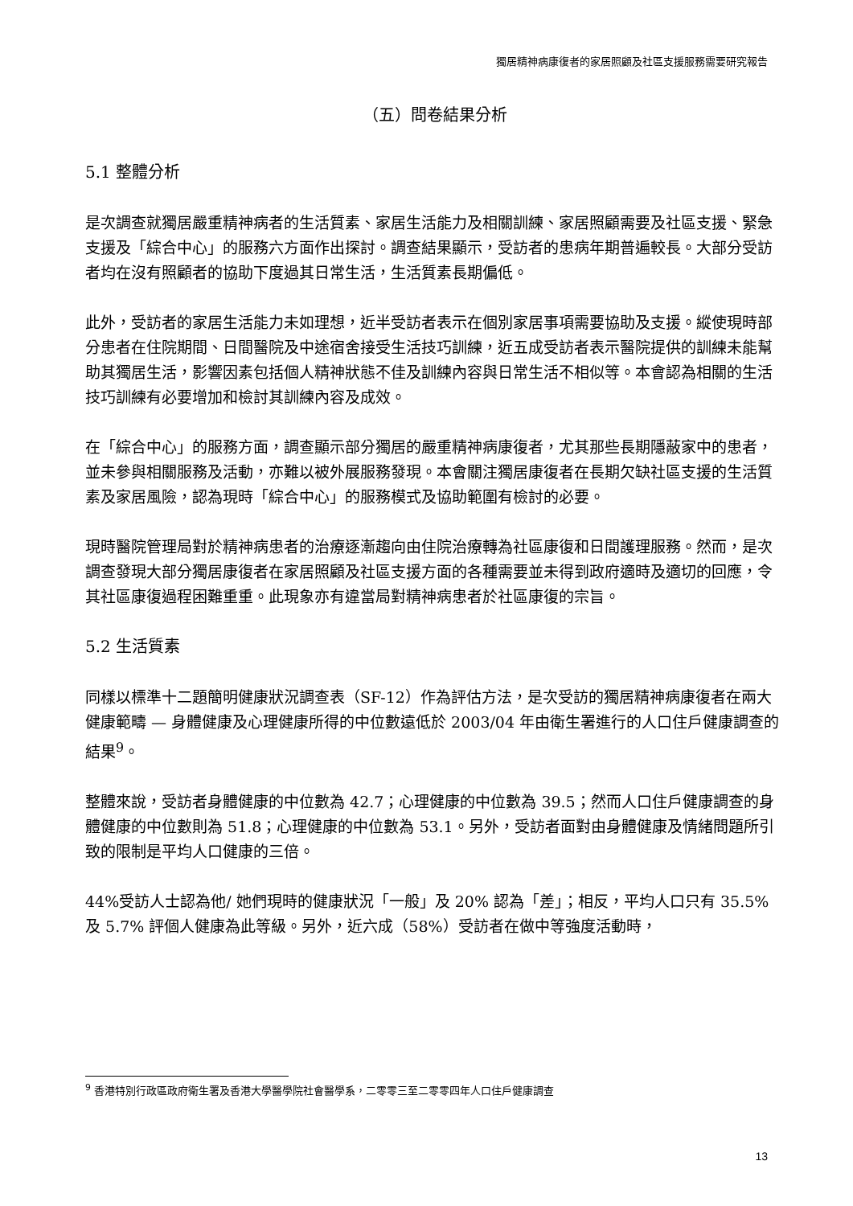獨居精神病康復者的家居照顧及社區支援服務需要研究報告
（五）問卷結果分析
5.1 整體分析
是次調查就獨居嚴重精神病者的生活質素、家居生活能力及相關訓練、家居照顧需要及社區支援、緊急支援及「綜合中心」的服務六方面作出探討。調查結果顯示，受訪者的患病年期普遍較長。大部分受訪者均在沒有照顧者的協助下度過其日常生活，生活質素長期偏低。
此外，受訪者的家居生活能力未如理想，近半受訪者表示在個別家居事項需要協助及支援。縱使現時部分患者在住院期間、日間醫院及中途宿舍接受生活技巧訓練，近五成受訪者表示醫院提供的訓練未能幫助其獨居生活，影響因素包括個人精神狀態不佳及訓練內容與日常生活不相似等。本會認為相關的生活技巧訓練有必要增加和檢討其訓練內容及成效。
在「綜合中心」的服務方面，調查顯示部分獨居的嚴重精神病康復者，尤其那些長期隱蔽家中的患者，並未參與相關服務及活動，亦難以被外展服務發現。本會關注獨居康復者在長期欠缺社區支援的生活質素及家居風險，認為現時「綜合中心」的服務模式及協助範圍有檢討的必要。
現時醫院管理局對於精神病患者的治療逐漸趨向由住院治療轉為社區康復和日間護理服務。然而，是次調查發現大部分獨居康復者在家居照顧及社區支援方面的各種需要並未得到政府適時及適切的回應，令其社區康復過程困難重重。此現象亦有違當局對精神病患者於社區康復的宗旨。
5.2 生活質素
同樣以標準十二題簡明健康狀況調查表（SF-12）作為評估方法，是次受訪的獨居精神病康復者在兩大健康範疇 — 身體健康及心理健康所得的中位數遠低於 2003/04 年由衛生署進行的人口住戶健康調查的結果<sup>9</sup>。
整體來說，受訪者身體健康的中位數為 42.7；心理健康的中位數為 39.5；然而人口住戶健康調查的身體健康的中位數則為 51.8；心理健康的中位數為 53.1。另外，受訪者面對由身體健康及情緒問題所引致的限制是平均人口健康的三倍。
44%受訪人士認為他/ 她們現時的健康狀況「一般」及 20% 認為「差」；相反，平均人口只有 35.5% 及 5.7% 評個人健康為此等級。另外，近六成（58%）受訪者在做中等強度活動時，
<sup>9</sup> 香港特別行政區政府衛生署及香港大學醫學院社會醫學系，二零零三至二零零四年人口住戶健康調查
13